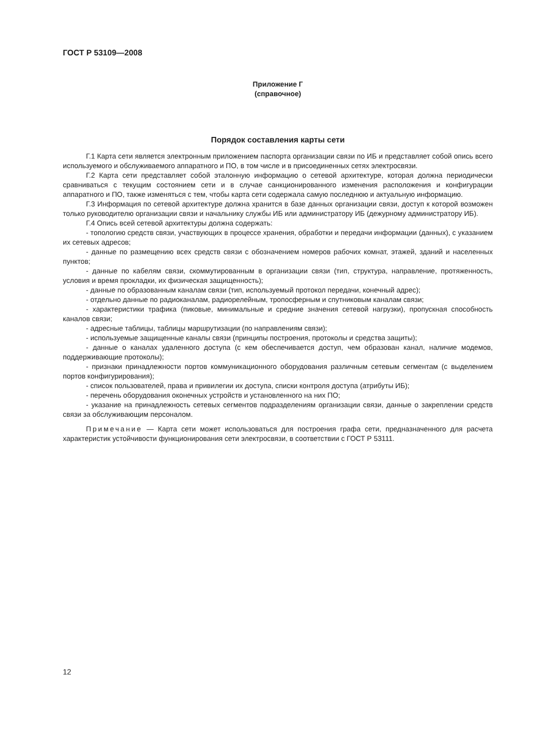ГОСТ Р 53109—2008
Приложение Г
(справочное)
Порядок составления карты сети
Г.1 Карта сети является электронным приложением паспорта организации связи по ИБ и представляет собой опись всего используемого и обслуживаемого аппаратного и ПО, в том числе и в присоединенных сетях электросвязи.
Г.2 Карта сети представляет собой эталонную информацию о сетевой архитектуре, которая должна периодически сравниваться с текущим состоянием сети и в случае санкционированного изменения расположения и конфигурации аппаратного и ПО, также изменяться с тем, чтобы карта сети содержала самую последнюю и актуальную информацию.
Г.3 Информация по сетевой архитектуре должна хранится в базе данных организации связи, доступ к которой возможен только руководителю организации связи и начальнику службы ИБ или администратору ИБ (дежурному администратору ИБ).
Г.4 Опись всей сетевой архитектуры должна содержать:
- топологию средств связи, участвующих в процессе хранения, обработки и передачи информации (данных), с указанием их сетевых адресов;
- данные по размещению всех средств связи с обозначением номеров рабочих комнат, этажей, зданий и населенных пунктов;
- данные по кабелям связи, скоммутированным в организации связи (тип, структура, направление, протяженность, условия и время прокладки, их физическая защищенность);
- данные по образованным каналам связи (тип, используемый протокол передачи, конечный адрес);
- отдельно данные по радиоканалам, радиорелейным, тропосферным и спутниковым каналам связи;
- характеристики трафика (пиковые, минимальные и средние значения сетевой нагрузки), пропускная способность каналов связи;
- адресные таблицы, таблицы маршрутизации (по направлениям связи);
- используемые защищенные каналы связи (принципы построения, протоколы и средства защиты);
- данные о каналах удаленного доступа (с кем обеспечивается доступ, чем образован канал, наличие модемов, поддерживающие протоколы);
- признаки принадлежности портов коммуникационного оборудования различным сетевым сегментам (с выделением портов конфигурирования);
- список пользователей, права и привилегии их доступа, списки контроля доступа (атрибуты ИБ);
- перечень оборудования оконечных устройств и установленного на них ПО;
- указание на принадлежность сетевых сегментов подразделениям организации связи, данные о закреплении средств связи за обслуживающим персоналом.
Примечание — Карта сети может использоваться для построения графа сети, предназначенного для расчета характеристик устойчивости функционирования сети электросвязи, в соответствии с ГОСТ Р 53111.
12